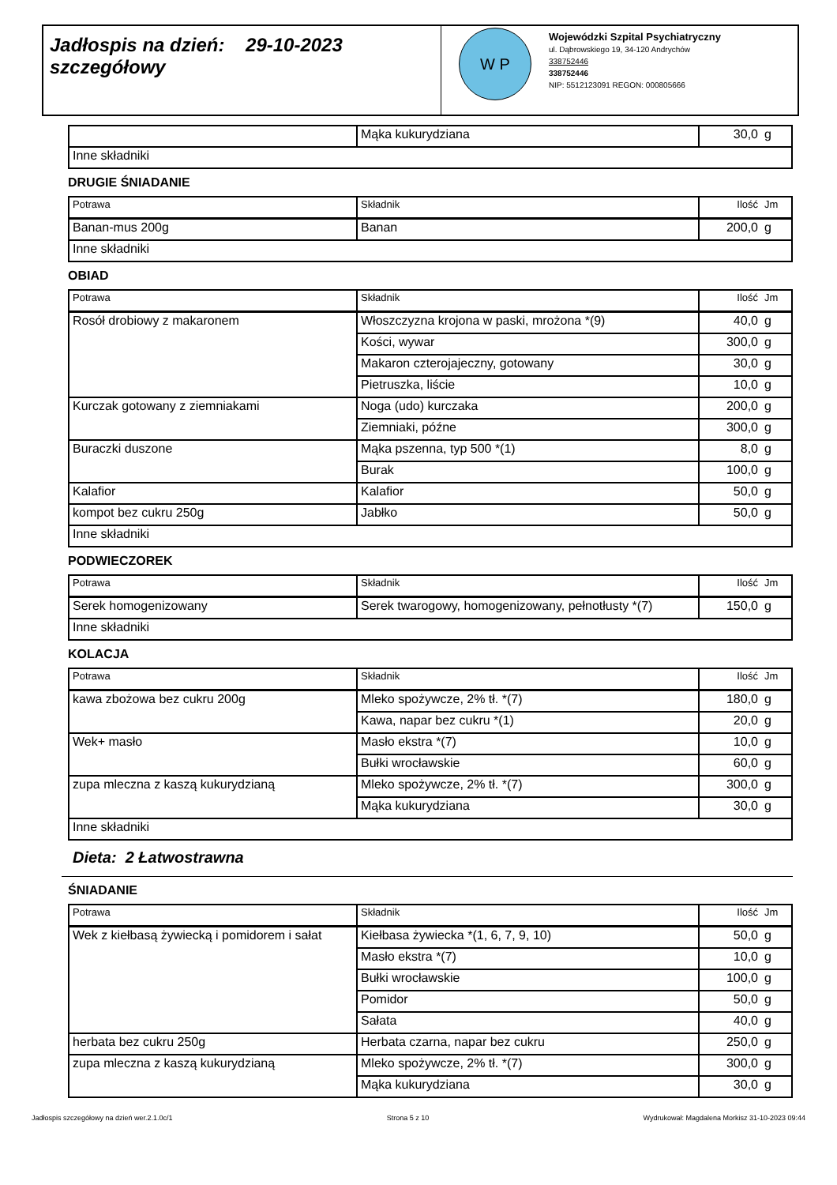Jadłospis na dzień: 29-10-2023
szczegółowy
W P
Wojewódzki Szpital Psychiatryczny
ul. Dąbrowskiego 19, 34-120 Andrychów
338752446
338752446
NIP: 5512123091 REGON: 000805666
| | Mąka kukurydziana | 30,0 | g |
| Inne składniki | | | |
DRUGIE ŚNIADANIE
| Potrawa | Składnik | Ilość | Jm |
| --- | --- | --- | --- |
| Banan-mus 200g | Banan | 200,0 | g |
| Inne składniki | | | |
OBIAD
| Potrawa | Składnik | Ilość | Jm |
| --- | --- | --- | --- |
| Rosół drobiowy z makaronem | Włoszczyzna krojona w paski, mrożona *(9) | 40,0 | g |
| | Kości, wywar | 300,0 | g |
| | Makaron czterojajeczny, gotowany | 30,0 | g |
| | Pietruszka, liście | 10,0 | g |
| Kurczak gotowany z ziemniakami | Noga (udo) kurczaka | 200,0 | g |
| | Ziemniaki, późne | 300,0 | g |
| Buraczki duszone | Mąka pszenna, typ 500 *(1) | 8,0 | g |
| | Burak | 100,0 | g |
| Kalafior | Kalafior | 50,0 | g |
| kompot bez cukru 250g | Jabłko | 50,0 | g |
| Inne składniki | | | |
PODWIECZOREK
| Potrawa | Składnik | Ilość | Jm |
| --- | --- | --- | --- |
| Serek homogenizowany | Serek twarogowy, homogenizowany, pełnotłusty *(7) | 150,0 | g |
| Inne składniki | | | |
KOLACJA
| Potrawa | Składnik | Ilość | Jm |
| --- | --- | --- | --- |
| kawa zbożowa bez cukru 200g | Mleko spożywcze, 2% tł. *(7) | 180,0 | g |
| | Kawa, napar bez cukru *(1) | 20,0 | g |
| Wek+ masło | Masło ekstra *(7) | 10,0 | g |
| | Bułki wrocławskie | 60,0 | g |
| zupa mleczna z kaszą kukurydzianą | Mleko spożywcze, 2% tł. *(7) | 300,0 | g |
| | Mąka kukurydziana | 30,0 | g |
| Inne składniki | | | |
Dieta: 2 Łatwostrawna
ŚNIADANIE
| Potrawa | Składnik | Ilość | Jm |
| --- | --- | --- | --- |
| Wek z kiełbasą żywiecką i pomidorem i sałat | Kiełbasa żywiecka *(1, 6, 7, 9, 10) | 50,0 | g |
| | Masło ekstra *(7) | 10,0 | g |
| | Bułki wrocławskie | 100,0 | g |
| | Pomidor | 50,0 | g |
| | Sałata | 40,0 | g |
| herbata bez cukru 250g | Herbata czarna, napar bez cukru | 250,0 | g |
| zupa mleczna z kaszą kukurydzianą | Mleko spożywcze, 2% tł. *(7) | 300,0 | g |
| | Mąka kukurydziana | 30,0 | g |
Jadłospis szczegółowy na dzień wer.2.1.0c/1 Strona 5 z 10 Wydrukował: Magdalena Morkisz 31-10-2023 09:44